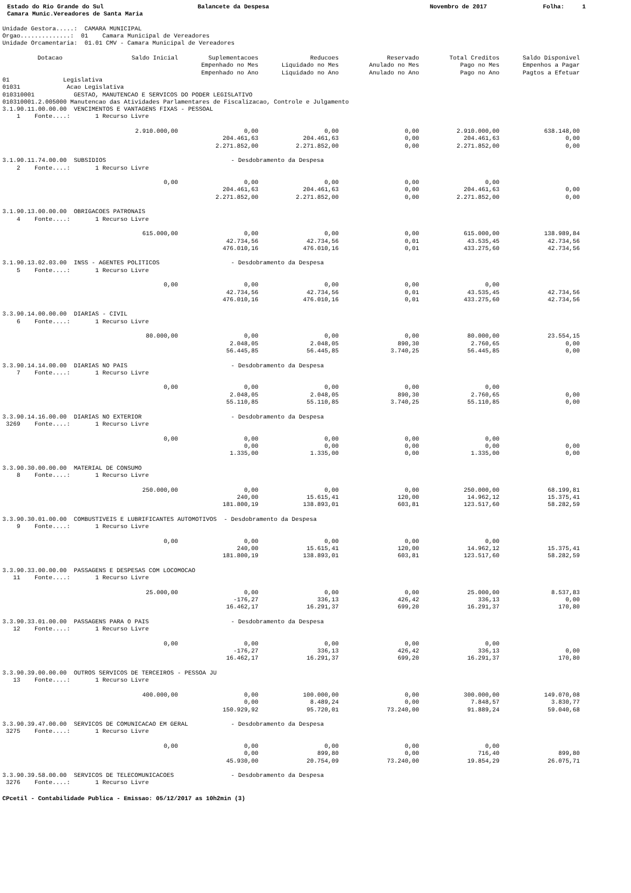Estado do Rio Grande do Sul
Balancete da Despesa
Novembro de 2017
Folha: 1
Camara Munic.Vereadores de Santa Maria
Unidade Gestora.....: CAMARA MUNICIPAL
Orgao..............: 01 Camara Municipal de Vereadores
Unidade Orcamentaria: 01.01 CMV - Camara Municipal de Vereadores
| Dotacao | Saldo Inicial | Suplementacoes | Reducoes | Reservado | Total Creditos | Saldo Disponivel |
| --- | --- | --- | --- | --- | --- | --- |
| | | Empenhado no Mes | Liquidado no Mes | Anulado no Mes | Pago no Mes | Empenhos a Pagar |
| | | Empenhado no Ano | Liquidado no Ano | Anulado no Ano | Pago no Ano | Pagtos a Efetuar |
| 01 Legislativa | | | | | | |
| 01031 Acao Legislativa | | | | | | |
| 010310001 GESTAO, MANUTENCAO E SERVICOS DO PODER LEGISLATIVO | | | | | | |
| 010310001.2.005000 Manutencao das Atividades Parlamentares de Fiscalizacao, Controle e Julgamento | | | | | | |
| 3.1.90.11.00.00.00 VENCIMENTOS E VANTAGENS FIXAS - PESSOAL | | | | | | |
| 1 Fonte....: 1 Recurso Livre | | | | | | |
| | 2.910.000,00 | 0,00 | 0,00 | 0,00 | 2.910.000,00 | 638.148,00 |
| | | 204.461,63 | 204.461,63 | 0,00 | 204.461,63 | 0,00 |
| | | 2.271.852,00 | 2.271.852,00 | 0,00 | 2.271.852,00 | 0,00 |
| 3.1.90.11.74.00.00 SUBSIDIOS - Desdobramento da Despesa | | | | | | |
| 2 Fonte....: 1 Recurso Livre | | | | | | |
| | 0,00 | 0,00 | 0,00 | 0,00 | 0,00 | |
| | | 204.461,63 | 204.461,63 | 0,00 | 204.461,63 | 0,00 |
| | | 2.271.852,00 | 2.271.852,00 | 0,00 | 2.271.852,00 | 0,00 |
| 3.1.90.13.00.00.00 OBRIGACOES PATRONAIS | | | | | | |
| 4 Fonte....: 1 Recurso Livre | | | | | | |
| | 615.000,00 | 0,00 | 0,00 | 0,00 | 615.000,00 | 138.989,84 |
| | | 42.734,56 | 42.734,56 | 0,01 | 43.535,45 | 42.734,56 |
| | | 476.010,16 | 476.010,16 | 0,01 | 433.275,60 | 42.734,56 |
| 3.1.90.13.02.03.00 INSS - AGENTES POLITICOS - Desdobramento da Despesa | | | | | | |
| 5 Fonte....: 1 Recurso Livre | | | | | | |
| | 0,00 | 0,00 | 0,00 | 0,00 | 0,00 | |
| | | 42.734,56 | 42.734,56 | 0,01 | 43.535,45 | 42.734,56 |
| | | 476.010,16 | 476.010,16 | 0,01 | 433.275,60 | 42.734,56 |
| 3.3.90.14.00.00.00 DIARIAS - CIVIL | | | | | | |
| 6 Fonte....: 1 Recurso Livre | | | | | | |
| | 80.000,00 | 0,00 | 0,00 | 0,00 | 80.000,00 | 23.554,15 |
| | | 2.048,05 | 2.048,05 | 890,30 | 2.760,65 | 0,00 |
| | | 56.445,85 | 56.445,85 | 3.740,25 | 56.445,85 | 0,00 |
| 3.3.90.14.14.00.00 DIARIAS NO PAIS - Desdobramento da Despesa | | | | | | |
| 7 Fonte....: 1 Recurso Livre | | | | | | |
| | 0,00 | 0,00 | 0,00 | 0,00 | 0,00 | |
| | | 2.048,05 | 2.048,05 | 890,30 | 2.760,65 | 0,00 |
| | | 55.110,85 | 55.110,85 | 3.740,25 | 55.110,85 | 0,00 |
| 3.3.90.14.16.00.00 DIARIAS NO EXTERIOR - Desdobramento da Despesa | | | | | | |
| 3269 Fonte....: 1 Recurso Livre | | | | | | |
| | 0,00 | 0,00 | 0,00 | 0,00 | 0,00 | |
| | | 0,00 | 0,00 | 0,00 | 0,00 | 0,00 |
| | | 1.335,00 | 1.335,00 | 0,00 | 1.335,00 | 0,00 |
| 3.3.90.30.00.00.00 MATERIAL DE CONSUMO | | | | | | |
| 8 Fonte....: 1 Recurso Livre | | | | | | |
| | 250.000,00 | 0,00 | 0,00 | 0,00 | 250.000,00 | 68.199,81 |
| | | 240,00 | 15.615,41 | 120,00 | 14.962,12 | 15.375,41 |
| | | 181.800,19 | 138.893,01 | 603,81 | 123.517,60 | 58.282,59 |
| 3.3.90.30.01.00.00 COMBUSTIVEIS E LUBRIFICANTES AUTOMOTIVOS - Desdobramento da Despesa | | | | | | |
| 9 Fonte....: 1 Recurso Livre | | | | | | |
| | 0,00 | 0,00 | 0,00 | 0,00 | 0,00 | |
| | | 240,00 | 15.615,41 | 120,00 | 14.962,12 | 15.375,41 |
| | | 181.800,19 | 138.893,01 | 603,81 | 123.517,60 | 58.282,59 |
| 3.3.90.33.00.00.00 PASSAGENS E DESPESAS COM LOCOMOCAO | | | | | | |
| 11 Fonte....: 1 Recurso Livre | | | | | | |
| | 25.000,00 | 0,00 | 0,00 | 0,00 | 25.000,00 | 8.537,83 |
| | | -176,27 | 336,13 | 426,42 | 336,13 | 0,00 |
| | | 16.462,17 | 16.291,37 | 699,20 | 16.291,37 | 170,80 |
| 3.3.90.33.01.00.00 PASSAGENS PARA O PAIS - Desdobramento da Despesa | | | | | | |
| 12 Fonte....: 1 Recurso Livre | | | | | | |
| | 0,00 | 0,00 | 0,00 | 0,00 | 0,00 | |
| | | -176,27 | 336,13 | 426,42 | 336,13 | 0,00 |
| | | 16.462,17 | 16.291,37 | 699,20 | 16.291,37 | 170,80 |
| 3.3.90.39.00.00.00 OUTROS SERVICOS DE TERCEIROS - PESSOA JU | | | | | | |
| 13 Fonte....: 1 Recurso Livre | | | | | | |
| | 400.000,00 | 0,00 | 100.000,00 | 0,00 | 300.000,00 | 149.070,08 |
| | | 0,00 | 8.489,24 | 0,00 | 7.848,57 | 3.830,77 |
| | | 150.929,92 | 95.720,01 | 73.240,00 | 91.889,24 | 59.040,68 |
| 3.3.90.39.47.00.00 SERVICOS DE COMUNICACAO EM GERAL - Desdobramento da Despesa | | | | | | |
| 3275 Fonte....: 1 Recurso Livre | | | | | | |
| | 0,00 | 0,00 | 0,00 | 0,00 | 0,00 | |
| | | 0,00 | 899,80 | 0,00 | 716,40 | 899,80 |
| | | 45.930,00 | 20.754,09 | 73.240,00 | 19.854,29 | 26.075,71 |
| 3.3.90.39.58.00.00 SERVICOS DE TELECOMUNICACOES - Desdobramento da Despesa | | | | | | |
| 3276 Fonte....: 1 Recurso Livre | | | | | | |
CPcetil - Contabilidade Publica - Emissao: 05/12/2017 as 10h2min (3)